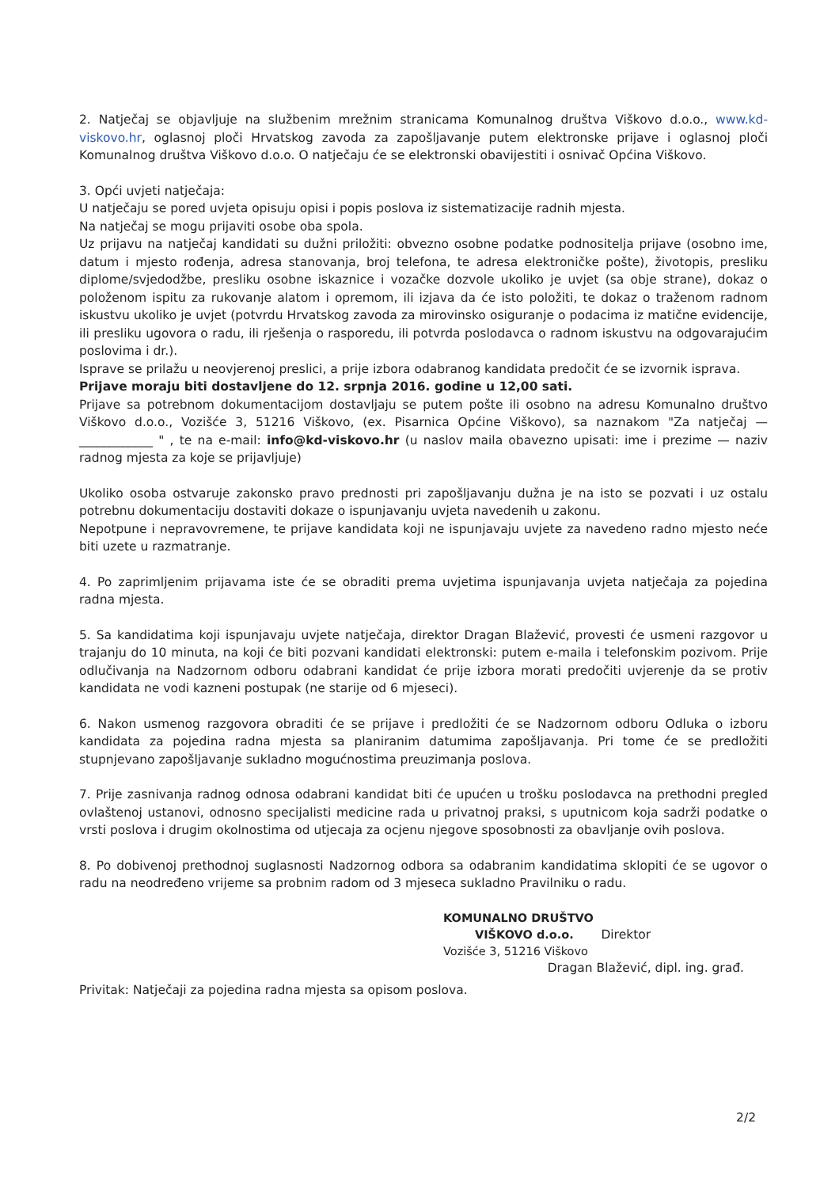2. Natječaj se objavljuje na službenim mrežnim stranicama Komunalnog društva Viškovo d.o.o., www.kd-viskovo.hr, oglasnoj ploči Hrvatskog zavoda za zapošljavanje putem elektronske prijave i oglasnoj ploči Komunalnog društva Viškovo d.o.o. O natječaju će se elektronski obavijestiti i osnivač Općina Viškovo.
3. Opći uvjeti natječaja:
U natječaju se pored uvjeta opisuju opisi i popis poslova iz sistematizacije radnih mjesta.
Na natječaj se mogu prijaviti osobe oba spola.
Uz prijavu na natječaj kandidati su dužni priložiti: obvezno osobne podatke podnositelja prijave (osobno ime, datum i mjesto rođenja, adresa stanovanja, broj telefona, te adresa elektroničke pošte), životopis, presliku diplome/svjedodžbe, presliku osobne iskaznice i vozačke dozvole ukoliko je uvjet (sa obje strane), dokaz o položenom ispitu za rukovanje alatom i opremom, ili izjava da će isto položiti, te dokaz o traženom radnom iskustvu ukoliko je uvjet (potvrdu Hrvatskog zavoda za mirovinsko osiguranje o podacima iz matične evidencije, ili presliku ugovora o radu, ili rješenja o rasporedu, ili potvrda poslodavca o radnom iskustvu na odgovarajućim poslovima i dr.).
Isprave se prilažu u neovjerenoj preslici, a prije izbora odabranog kandidata predočit će se izvornik isprava.
Prijave moraju biti dostavljene do 12. srpnja 2016. godine u 12,00 sati.
Prijave sa potrebnom dokumentacijom dostavljaju se putem pošte ili osobno na adresu Komunalno društvo Viškovo d.o.o., Vozišće 3, 51216 Viškovo, (ex. Pisarnica Općine Viškovo), sa naznakom "Za natječaj — ____________ " , te na e-mail: info@kd-viskovo.hr (u naslov maila obavezno upisati: ime i prezime — naziv radnog mjesta za koje se prijavljuje)
Ukoliko osoba ostvaruje zakonsko pravo prednosti pri zapošljavanju dužna je na isto se pozvati i uz ostalu potrebnu dokumentaciju dostaviti dokaze o ispunjavanju uvjeta navedenih u zakonu.
Nepotpune i nepravovremene, te prijave kandidata koji ne ispunjavaju uvjete za navedeno radno mjesto neće biti uzete u razmatranje.
4. Po zaprimljenim prijavama iste će se obraditi prema uvjetima ispunjavanja uvjeta natječaja za pojedina radna mjesta.
5. Sa kandidatima koji ispunjavaju uvjete natječaja, direktor Dragan Blažević, provesti će usmeni razgovor u trajanju do 10 minuta, na koji će biti pozvani kandidati elektronski: putem e-maila i telefonskim pozivom. Prije odlučivanja na Nadzornom odboru odabrani kandidat će prije izbora morati predočiti uvjerenje da se protiv kandidata ne vodi kazneni postupak (ne starije od 6 mjeseci).
6. Nakon usmenog razgovora obraditi će se prijave i predložiti će se Nadzornom odboru Odluka o izboru kandidata za pojedina radna mjesta sa planiranim datumima zapošljavanja. Pri tome će se predložiti stupnjevano zapošljavanje sukladno mogućnostima preuzimanja poslova.
7. Prije zasnivanja radnog odnosa odabrani kandidat biti će upućen u trošku poslodavca na prethodni pregled ovlaštenoj ustanovi, odnosno specijalisti medicine rada u privatnoj praksi, s uputnicom koja sadrži podatke o vrsti poslova i drugim okolnostima od utjecaja za ocjenu njegove sposobnosti za obavljanje ovih poslova.
8. Po dobivenoj prethodnoj suglasnosti Nadzornog odbora sa odabranim kandidatima sklopiti će se ugovor o radu na neodređeno vrijeme sa probnim radom od 3 mjeseca sukladno Pravilniku o radu.
KOMUNALNO DRUŠTVO
VIŠKOVO d.o.o. Direktor
Vozišće 3, 51216 Viškovo
Dragan Blažević, dipl. ing. građ.
Privitak: Natječaji za pojedina radna mjesta sa opisom poslova.
2/2